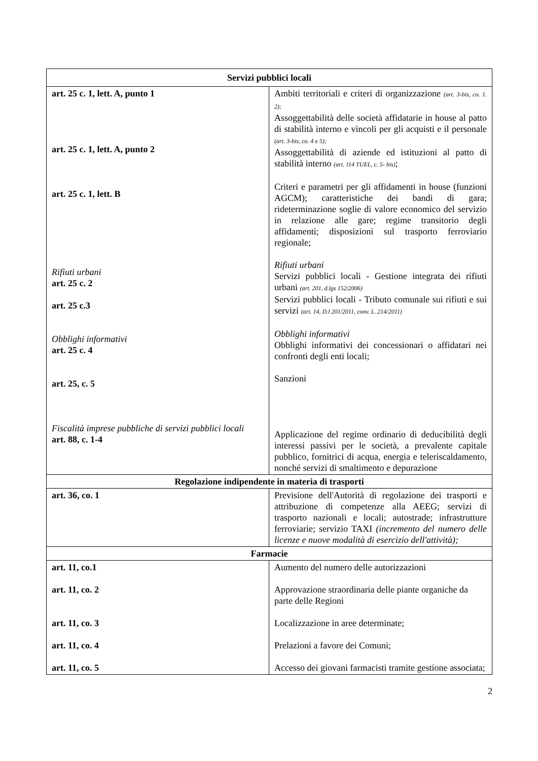| Servizi pubblici locali | |
| --- | --- |
| art. 25 c. 1, lett. A, punto 1 art. 25 c. 1, lett. A, punto 2 art. 25 c. 1, lett. B Rifiuti urbani art. 25 c. 2 art. 25 c.3 Obblighi informativi art. 25 c. 4 art. 25, c. 5 Fiscalità imprese pubbliche di servizi pubblici locali art. 88, c. 1-4 | Ambiti territoriali e criteri di organizzazione (art. 3-bis, co. 1. 2); Assoggettabilità delle società affidatarie in house al patto di stabilità interno e vincoli per gli acquisti e il personale (art. 3-bis, co. 4 e 5); Assoggettabilità di aziende ed istituzioni al patto di stabilità interno (art. 114 TUEL, c. 5- bis) ; Criteri e parametri per gli affidamenti in house (funzioni AGCM); caratteristiche dei bandi di gara; rideterminazione soglie di valore economico del servizio in relazione alle gare; regime transitorio degli affidamenti; disposizioni sul trasporto ferroviario regionale; Rifiuti urbani Servizi pubblici locali - Gestione integrata dei rifiuti urbani (art. 201, d.lgs 152/2006) Servizi pubblici locali - Tributo comunale sui rifiuti e sui servizi (art. 14, D.l 201/2011, conv. L. 214/2011) Obblighi informativi Obblighi informativi dei concessionari o affidatari nei confronti degli enti locali; Sanzioni Applicazione del regime ordinario di deducibilità degli interessi passivi per le società, a prevalente capitale pubblico, fornitrici di acqua, energia e teleriscaldamento, nonché servizi di smaltimento e depurazione |
| Regolazione indipendente in materia di trasporti | |
| art. 36, co. 1 | Previsione dell'Autorità di regolazione dei trasporti e attribuzione di competenze alla AEEG; servizi di trasporto nazionali e locali; autostrade; infrastrutture ferroviarie; servizio TAXI (incremento del numero delle licenze e nuove modalità di esercizio dell'attività); |
| Farmacie | |
| art. 11, co.1 art. 11, co. 2 art. 11, co. 3 art. 11, co. 4 art. 11, co. 5 | Aumento del numero delle autorizzazioni Approvazione straordinaria delle piante organiche da parte delle Regioni Localizzazione in aree determinate; Prelazioni a favore dei Comuni; Accesso dei giovani farmacisti tramite gestione associata; |
2